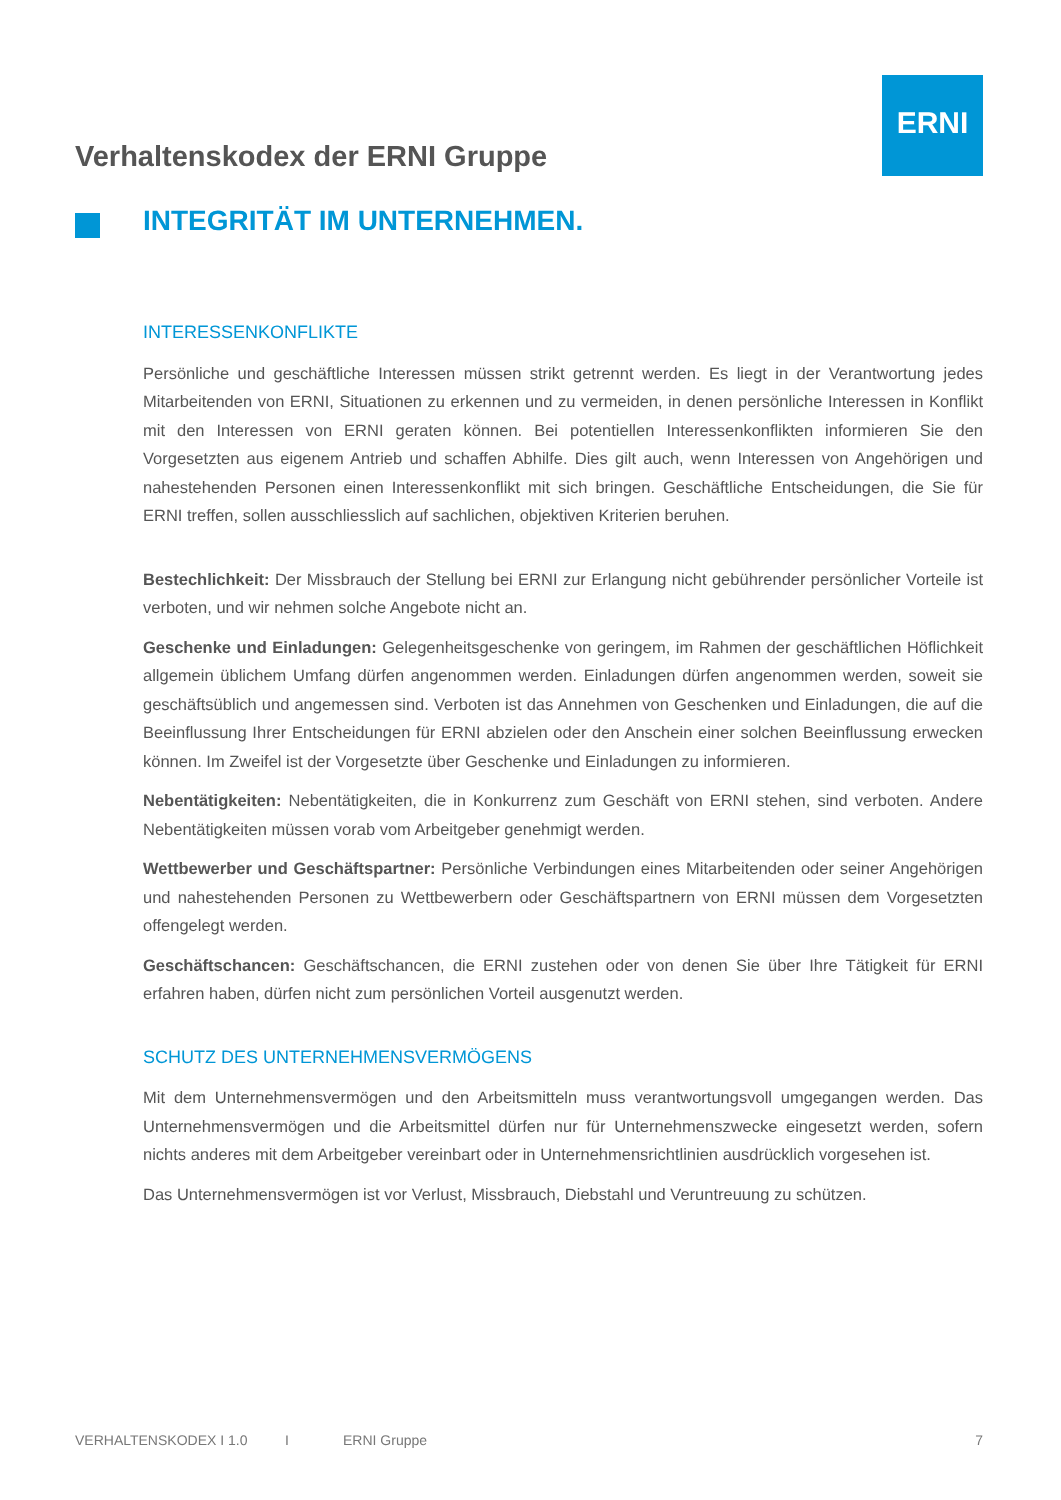ERNI
Verhaltenskodex der ERNI Gruppe
INTEGRITÄT IM UNTERNEHMEN.
INTERESSENKONFLIKTE
Persönliche und geschäftliche Interessen müssen strikt getrennt werden. Es liegt in der Verantwortung jedes Mitarbeitenden von ERNI, Situationen zu erkennen und zu vermeiden, in denen persönliche Interessen in Konflikt mit den Interessen von ERNI geraten können. Bei potentiellen Interessenkonflikten informieren Sie den Vorgesetzten aus eigenem Antrieb und schaffen Abhilfe. Dies gilt auch, wenn Interessen von Angehörigen und nahestehenden Personen einen Interessenkonflikt mit sich bringen. Geschäftliche Entscheidungen, die Sie für ERNI treffen, sollen ausschliesslich auf sachlichen, objektiven Kriterien beruhen.
Bestechlichkeit: Der Missbrauch der Stellung bei ERNI zur Erlangung nicht gebührender persönlicher Vorteile ist verboten, und wir nehmen solche Angebote nicht an.
Geschenke und Einladungen: Gelegenheitsgeschenke von geringem, im Rahmen der geschäftlichen Höflichkeit allgemein üblichem Umfang dürfen angenommen werden. Einladungen dürfen angenommen werden, soweit sie geschäftsüblich und angemessen sind. Verboten ist das Annehmen von Geschenken und Einladungen, die auf die Beeinflussung Ihrer Entscheidungen für ERNI abzielen oder den Anschein einer solchen Beeinflussung erwecken können. Im Zweifel ist der Vorgesetzte über Geschenke und Einladungen zu informieren.
Nebentätigkeiten: Nebentätigkeiten, die in Konkurrenz zum Geschäft von ERNI stehen, sind verboten. Andere Nebentätigkeiten müssen vorab vom Arbeitgeber genehmigt werden.
Wettbewerber und Geschäftspartner: Persönliche Verbindungen eines Mitarbeitenden oder seiner Angehörigen und nahestehenden Personen zu Wettbewerbern oder Geschäftspartnern von ERNI müssen dem Vorgesetzten offengelegt werden.
Geschäftschancen: Geschäftschancen, die ERNI zustehen oder von denen Sie über Ihre Tätigkeit für ERNI erfahren haben, dürfen nicht zum persönlichen Vorteil ausgenutzt werden.
SCHUTZ DES UNTERNEHMENSVERMÖGENS
Mit dem Unternehmensvermögen und den Arbeitsmitteln muss verantwortungsvoll umgegangen werden. Das Unternehmensvermögen und die Arbeitsmittel dürfen nur für Unternehmenszwecke eingesetzt werden, sofern nichts anderes mit dem Arbeitgeber vereinbart oder in Unternehmensrichtlinien ausdrücklich vorgesehen ist.
Das Unternehmensvermögen ist vor Verlust, Missbrauch, Diebstahl und Veruntreuung zu schützen.
VERHALTENSKODEX I 1.0 I ERNI Gruppe 7